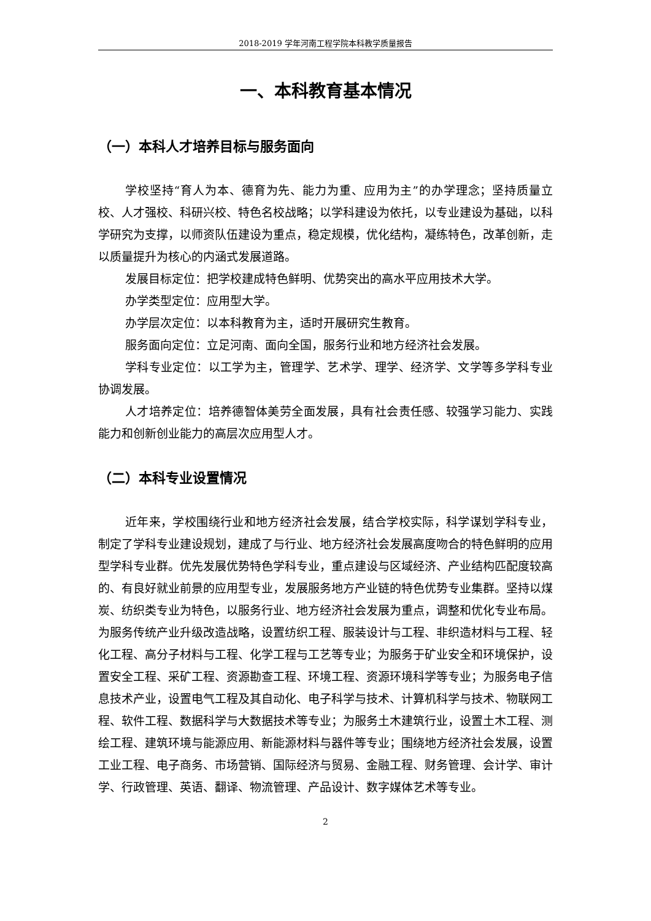2018-2019 学年河南工程学院本科教学质量报告
一、本科教育基本情况
（一）本科人才培养目标与服务面向
学校坚持“育人为本、德育为先、能力为重、应用为主”的办学理念；坚持质量立校、人才强校、科研兴校、特色名校战略；以学科建设为依托，以专业建设为基础，以科学研究为支撑，以师资队伍建设为重点，稳定规模，优化结构，凝练特色，改革创新，走以质量提升为核心的内涵式发展道路。
发展目标定位：把学校建成特色鲜明、优势突出的高水平应用技术大学。
办学类型定位：应用型大学。
办学层次定位：以本科教育为主，适时开展研究生教育。
服务面向定位：立足河南、面向全国，服务行业和地方经济社会发展。
学科专业定位：以工学为主，管理学、艺术学、理学、经济学、文学等多学科专业协调发展。
人才培养定位：培养德智体美劳全面发展，具有社会责任感、较强学习能力、实践能力和创新创业能力的高层次应用型人才。
（二）本科专业设置情况
近年来，学校围绕行业和地方经济社会发展，结合学校实际，科学谋划学科专业，制定了学科专业建设规划，建成了与行业、地方经济社会发展高度吻合的特色鲜明的应用型学科专业群。优先发展优势特色学科专业，重点建设与区域经济、产业结构匹配度较高的、有良好就业前景的应用型专业，发展服务地方产业链的特色优势专业集群。坚持以煤炭、纺织类专业为特色，以服务行业、地方经济社会发展为重点，调整和优化专业布局。为服务传统产业升级改造战略，设置纺织工程、服装设计与工程、非织造材料与工程、轻化工程、高分子材料与工程、化学工程与工艺等专业；为服务于矿业安全和环境保护，设置安全工程、采矿工程、资源勘查工程、环境工程、资源环境科学等专业；为服务电子信息技术产业，设置电气工程及其自动化、电子科学与技术、计算机科学与技术、物联网工程、软件工程、数据科学与大数据技术等专业；为服务土木建筑行业，设置土木工程、测绘工程、建筑环境与能源应用、新能源材料与器件等专业；围绕地方经济社会发展，设置工业工程、电子商务、市场营销、国际经济与贸易、金融工程、财务管理、会计学、审计学、行政管理、英语、翻译、物流管理、产品设计、数字媒体艺术等专业。
2